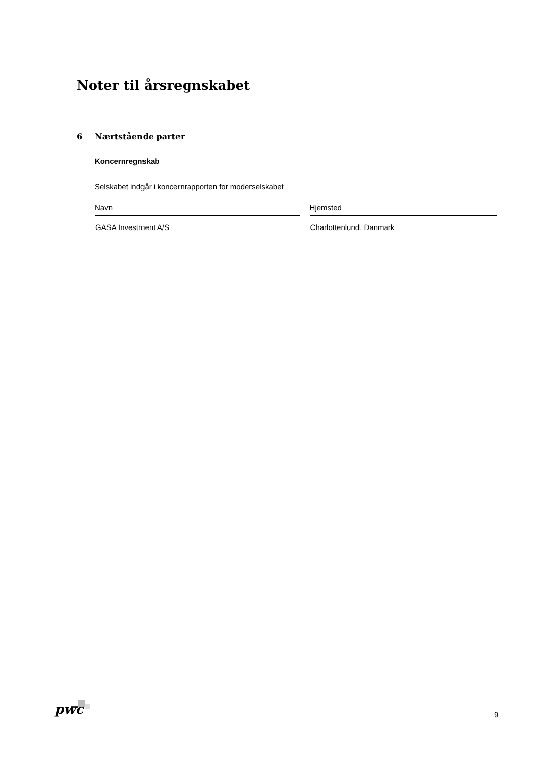Noter til årsregnskabet
6 Nærtstående parter
Koncernregnskab
Selskabet indgår i koncernrapporten for moderselskabet
| Navn | Hjemsted |
| --- | --- |
| GASA Investment A/S | Charlottenlund, Danmark |
pwc 9